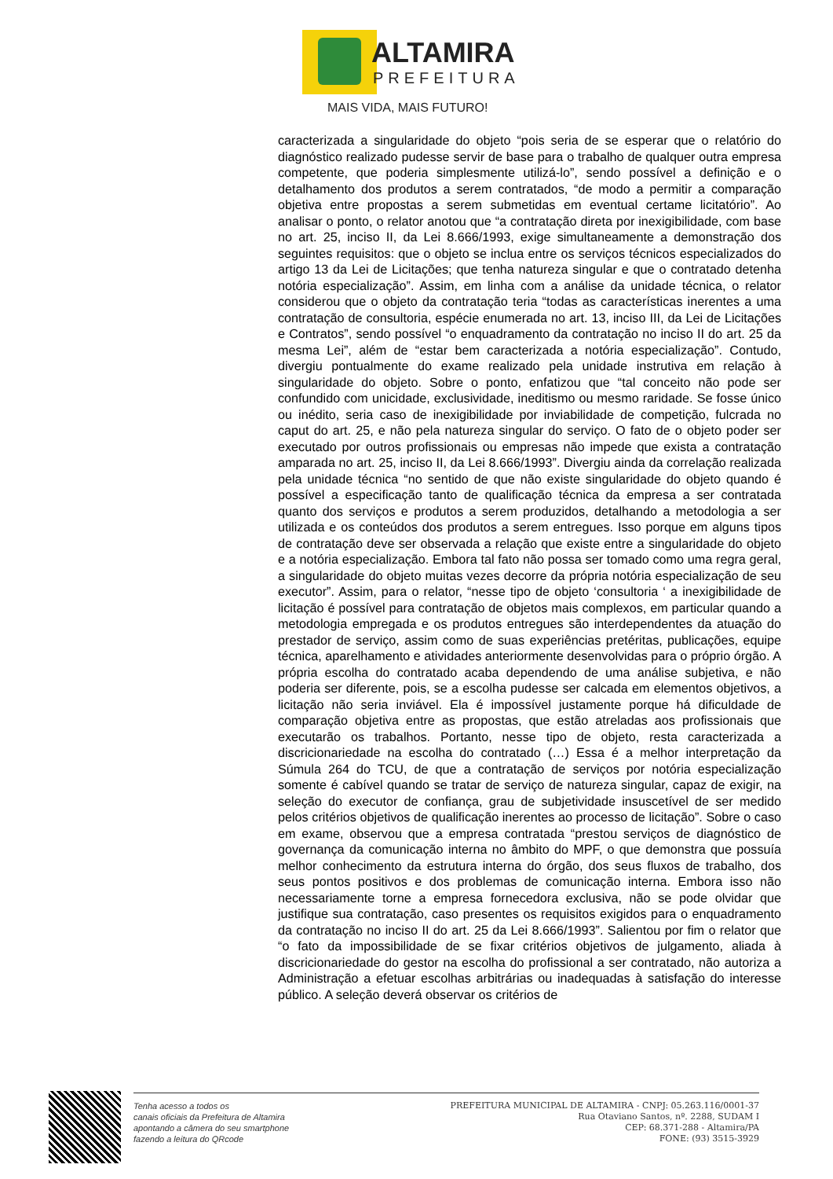ALTAMIRA
PREFEITURA
MAIS VIDA, MAIS FUTURO!
caracterizada a singularidade do objeto “pois seria de se esperar que o relatório do diagnóstico realizado pudesse servir de base para o trabalho de qualquer outra empresa competente, que poderia simplesmente utilizá-lo”, sendo possível a definição e o detalhamento dos produtos a serem contratados, “de modo a permitir a comparação objetiva entre propostas a serem submetidas em eventual certame licitatório”. Ao analisar o ponto, o relator anotou que “a contratação direta por inexigibilidade, com base no art. 25, inciso II, da Lei 8.666/1993, exige simultaneamente a demonstração dos seguintes requisitos: que o objeto se inclua entre os serviços técnicos especializados do artigo 13 da Lei de Licitações; que tenha natureza singular e que o contratado detenha notória especialização”. Assim, em linha com a análise da unidade técnica, o relator considerou que o objeto da contratação teria “todas as características inerentes a uma contratação de consultoria, espécie enumerada no art. 13, inciso III, da Lei de Licitações e Contratos”, sendo possível “o enquadramento da contratação no inciso II do art. 25 da mesma Lei”, além de “estar bem caracterizada a notória especialização”. Contudo, divergiu pontualmente do exame realizado pela unidade instrutiva em relação à singularidade do objeto. Sobre o ponto, enfatizou que “tal conceito não pode ser confundido com unicidade, exclusividade, ineditismo ou mesmo raridade. Se fosse único ou inédito, seria caso de inexigibilidade por inviabilidade de competição, fulcrada no caput do art. 25, e não pela natureza singular do serviço. O fato de o objeto poder ser executado por outros profissionais ou empresas não impede que exista a contratação amparada no art. 25, inciso II, da Lei 8.666/1993”. Divergiu ainda da correlação realizada pela unidade técnica “no sentido de que não existe singularidade do objeto quando é possível a especificação tanto de qualificação técnica da empresa a ser contratada quanto dos serviços e produtos a serem produzidos, detalhando a metodologia a ser utilizada e os conteúdos dos produtos a serem entregues. Isso porque em alguns tipos de contratação deve ser observada a relação que existe entre a singularidade do objeto e a notória especialização. Embora tal fato não possa ser tomado como uma regra geral, a singularidade do objeto muitas vezes decorre da própria notória especialização de seu executor”. Assim, para o relator, “nesse tipo de objeto ‘consultoria ‘ a inexigibilidade de licitação é possível para contratação de objetos mais complexos, em particular quando a metodologia empregada e os produtos entregues são interdependentes da atuação do prestador de serviço, assim como de suas experiências pretéritas, publicações, equipe técnica, aparelhamento e atividades anteriormente desenvolvidas para o próprio órgão. A própria escolha do contratado acaba dependendo de uma análise subjetiva, e não poderia ser diferente, pois, se a escolha pudesse ser calcada em elementos objetivos, a licitação não seria inviável. Ela é impossível justamente porque há dificuldade de comparação objetiva entre as propostas, que estão atreladas aos profissionais que executarão os trabalhos. Portanto, nesse tipo de objeto, resta caracterizada a discricionariedade na escolha do contratado (…) Essa é a melhor interpretação da Súmula 264 do TCU, de que a contratação de serviços por notória especialização somente é cabível quando se tratar de serviço de natureza singular, capaz de exigir, na seleção do executor de confiança, grau de subjetividade insuscetível de ser medido pelos critérios objetivos de qualificação inerentes ao processo de licitação”. Sobre o caso em exame, observou que a empresa contratada “prestou serviços de diagnóstico de governança da comunicação interna no âmbito do MPF, o que demonstra que possuía melhor conhecimento da estrutura interna do órgão, dos seus fluxos de trabalho, dos seus pontos positivos e dos problemas de comunicação interna. Embora isso não necessariamente torne a empresa fornecedora exclusiva, não se pode olvidar que justifique sua contratação, caso presentes os requisitos exigidos para o enquadramento da contratação no inciso II do art. 25 da Lei 8.666/1993”. Salientou por fim o relator que “o fato da impossibilidade de se fixar critérios objetivos de julgamento, aliada à discricionariedade do gestor na escolha do profissional a ser contratado, não autoriza a Administração a efetuar escolhas arbitrárias ou inadequadas à satisfação do interesse público. A seleção deverá observar os critérios de
Tenha acesso a todos os
canais oficiais da Prefeitura de Altamira
apontando a câmera do seu smartphone
fazendo a leitura do QRcode
PREFEITURA MUNICIPAL DE ALTAMIRA - CNPJ: 05.263.116/0001-37
Rua Otaviano Santos, nº. 2288, SUDAM I
CEP: 68.371-288 - Altamira/PA
FONE: (93) 3515-3929